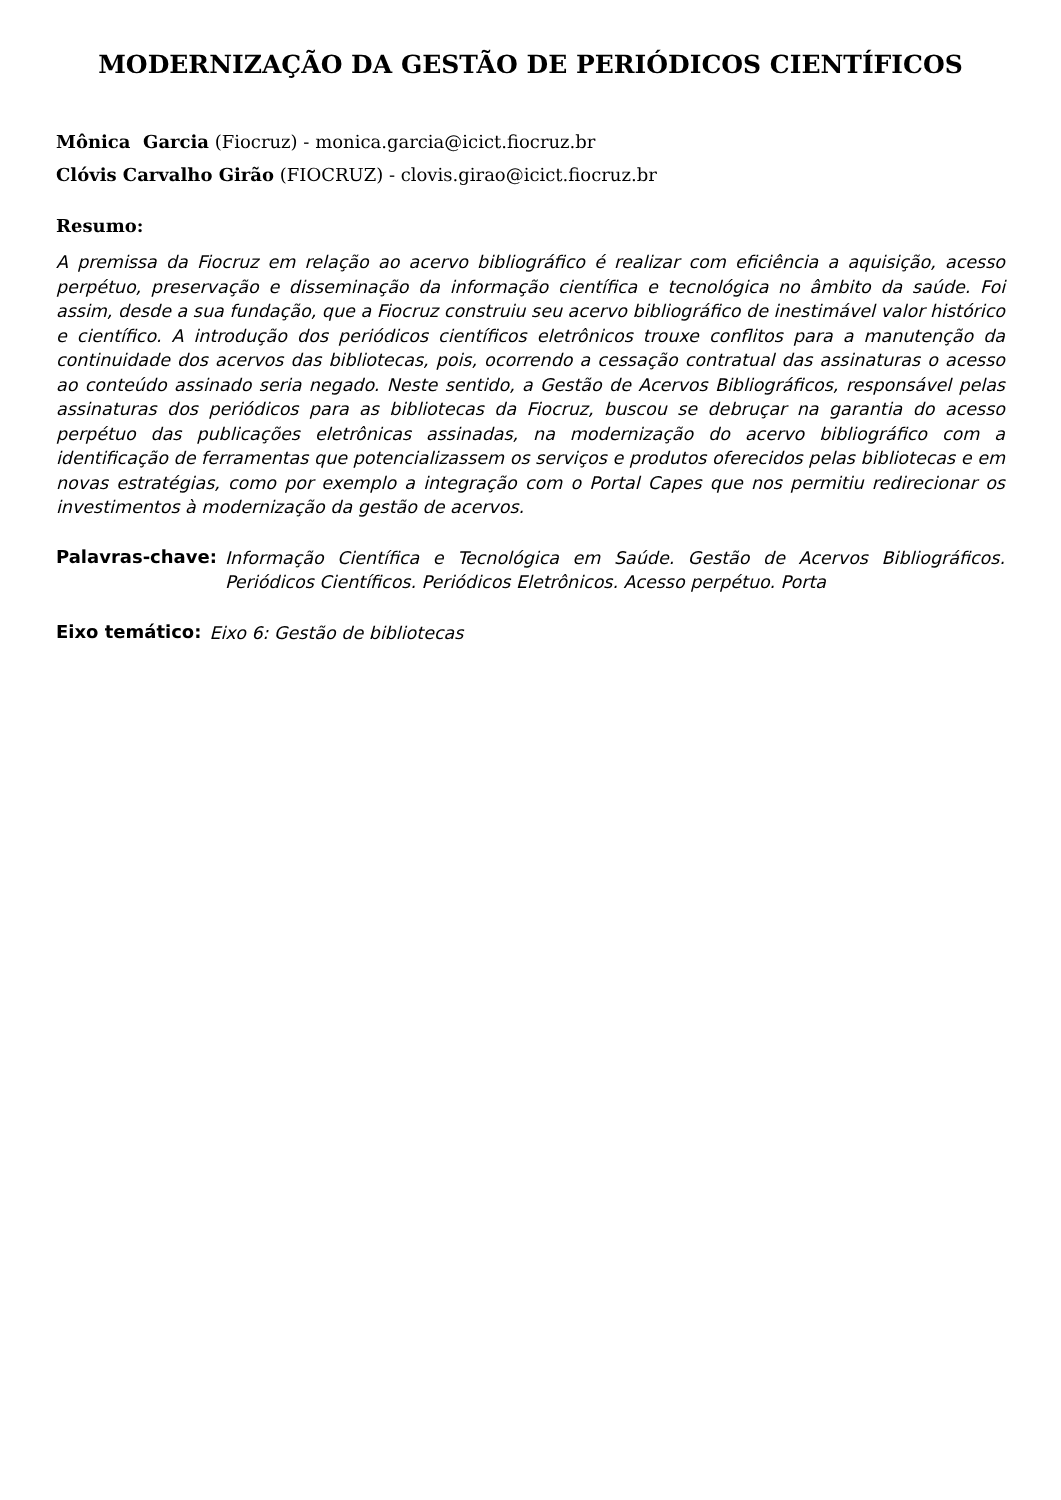MODERNIZAÇÃO DA GESTÃO DE PERIÓDICOS CIENTÍFICOS
Mônica Garcia (Fiocruz) - monica.garcia@icict.fiocruz.br
Clóvis Carvalho Girão (FIOCRUZ) - clovis.girao@icict.fiocruz.br
Resumo:
A premissa da Fiocruz em relação ao acervo bibliográfico é realizar com eficiência a aquisição, acesso perpétuo, preservação e disseminação da informação científica e tecnológica no âmbito da saúde. Foi assim, desde a sua fundação, que a Fiocruz construiu seu acervo bibliográfico de inestimável valor histórico e científico. A introdução dos periódicos científicos eletrônicos trouxe conflitos para a manutenção da continuidade dos acervos das bibliotecas, pois, ocorrendo a cessação contratual das assinaturas o acesso ao conteúdo assinado seria negado. Neste sentido, a Gestão de Acervos Bibliográficos, responsável pelas assinaturas dos periódicos para as bibliotecas da Fiocruz, buscou se debruçar na garantia do acesso perpétuo das publicações eletrônicas assinadas, na modernização do acervo bibliográfico com a identificação de ferramentas que potencializassem os serviços e produtos oferecidos pelas bibliotecas e em novas estratégias, como por exemplo a integração com o Portal Capes que nos permitiu redirecionar os investimentos à modernização da gestão de acervos.
Palavras-chave:
Informação Científica e Tecnológica em Saúde. Gestão de Acervos Bibliográficos. Periódicos Científicos. Periódicos Eletrônicos. Acesso perpétuo. Porta
Eixo temático:
Eixo 6: Gestão de bibliotecas